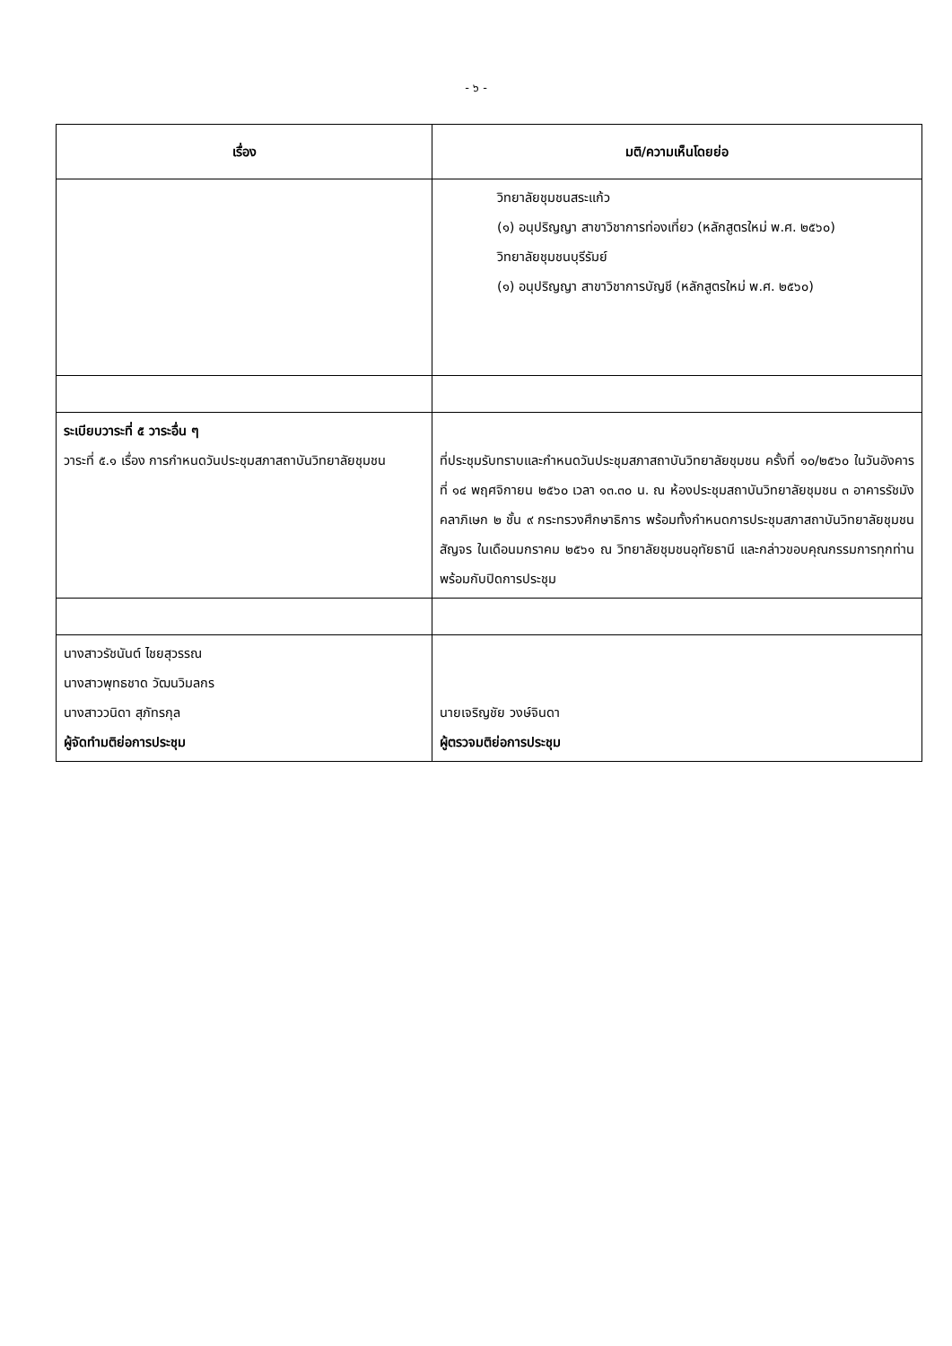- ๖ -
| เรื่อง | มติ/ความเห็นโดยย่อ |
| --- | --- |
| | วิทยาลัยชุมชนสระแก้ว (๑) อนุปริญญา สาขาวิชาการท่องเที่ยว (หลักสูตรใหม่ พ.ศ. ๒๕๖๐) วิทยาลัยชุมชนบุรีรัมย์ (๑) อนุปริญญา สาขาวิชาการบัญชี (หลักสูตรใหม่ พ.ศ. ๒๕๖๐) |
| ระเบียบวาระที่ ๕ วาระอื่น ๆ วาระที่ ๕.๑ เรื่อง การกำหนดวันประชุมสภาสถาบันวิทยาลัยชุมชน | ที่ประชุมรับทราบและกำหนดวันประชุมสภาสถาบันวิทยาลัยชุมชน ครั้งที่ ๑๐/๒๕๖๐ ในวันอังคารที่ ๑๔ พฤศจิกายน ๒๕๖๐ เวลา ๑๓.๓๐ น. ณ ห้องประชุมสถาบันวิทยาลัยชุมชน ๓ อาคารรัชมังคลาภิเษก ๒ ชั้น ๙ กระทรวงศึกษาธิการ พร้อมทั้งกำหนดการประชุมสภาสถาบันวิทยาลัยชุมชนสัญจร ในเดือนมกราคม ๒๕๖๑ ณ วิทยาลัยชุมชนอุทัยธานี และกล่าวขอบคุณกรรมการทุกท่าน พร้อมกับปิดการประชุม |
| นางสาวรัชนันต์ ไชยสุวรรณ นางสาวพุทธชาด วัฒนวิมลกร นางสาววนิดา สุภัทรกุล ผู้จัดทำมติย่อการประชุม | นายเจริญชัย วงษ์จินดา ผู้ตรวจมติย่อการประชุม |